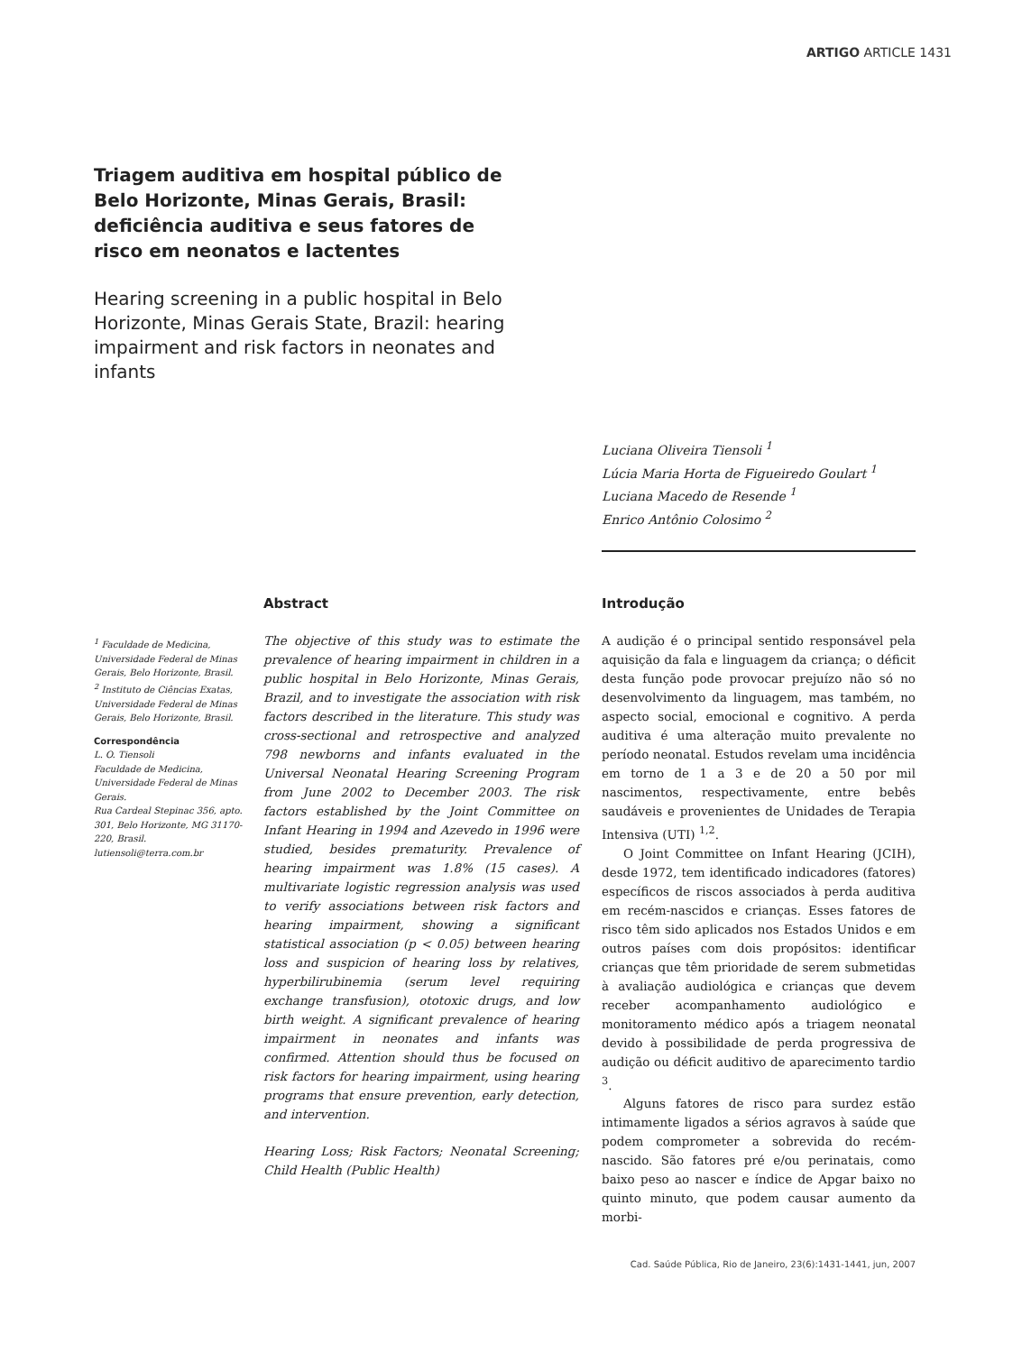ARTIGO ARTICLE 1431
Triagem auditiva em hospital público de Belo Horizonte, Minas Gerais, Brasil: deficiência auditiva e seus fatores de risco em neonatos e lactentes
Hearing screening in a public hospital in Belo Horizonte, Minas Gerais State, Brazil: hearing impairment and risk factors in neonates and infants
Luciana Oliveira Tiensoli <sup>1</sup>
Lúcia Maria Horta de Figueiredo Goulart <sup>1</sup>
Luciana Macedo de Resende <sup>1</sup>
Enrico Antônio Colosimo <sup>2</sup>
<sup>1</sup> Faculdade de Medicina, Universidade Federal de Minas Gerais, Belo Horizonte, Brasil.
<sup>2</sup> Instituto de Ciências Exatas, Universidade Federal de Minas Gerais, Belo Horizonte, Brasil.
Correspondência
L. O. Tiensoli
Faculdade de Medicina, Universidade Federal de Minas Gerais.
Rua Cardeal Stepinac 356, apto. 301, Belo Horizonte, MG 31170-220, Brasil.
lutiensoli@terra.com.br
Abstract
The objective of this study was to estimate the prevalence of hearing impairment in children in a public hospital in Belo Horizonte, Minas Gerais, Brazil, and to investigate the association with risk factors described in the literature. This study was cross-sectional and retrospective and analyzed 798 newborns and infants evaluated in the Universal Neonatal Hearing Screening Program from June 2002 to December 2003. The risk factors established by the Joint Committee on Infant Hearing in 1994 and Azevedo in 1996 were studied, besides prematurity. Prevalence of hearing impairment was 1.8% (15 cases). A multivariate logistic regression analysis was used to verify associations between risk factors and hearing impairment, showing a significant statistical association (p < 0.05) between hearing loss and suspicion of hearing loss by relatives, hyperbilirubinemia (serum level requiring exchange transfusion), ototoxic drugs, and low birth weight. A significant prevalence of hearing impairment in neonates and infants was confirmed. Attention should thus be focused on risk factors for hearing impairment, using hearing programs that ensure prevention, early detection, and intervention.
Hearing Loss; Risk Factors; Neonatal Screening; Child Health (Public Health)
Introdução
A audição é o principal sentido responsável pela aquisição da fala e linguagem da criança; o déficit desta função pode provocar prejuízo não só no desenvolvimento da linguagem, mas também, no aspecto social, emocional e cognitivo. A perda auditiva é uma alteração muito prevalente no período neonatal. Estudos revelam uma incidência em torno de 1 a 3 e de 20 a 50 por mil nascimentos, respectivamente, entre bebês saudáveis e provenientes de Unidades de Terapia Intensiva (UTI) <sup>1,2</sup>.
O Joint Committee on Infant Hearing (JCIH), desde 1972, tem identificado indicadores (fatores) específicos de riscos associados à perda auditiva em recém-nascidos e crianças. Esses fatores de risco têm sido aplicados nos Estados Unidos e em outros países com dois propósitos: identificar crianças que têm prioridade de serem submetidas à avaliação audiológica e crianças que devem receber acompanhamento audiológico e monitoramento médico após a triagem neonatal devido à possibilidade de perda progressiva de audição ou déficit auditivo de aparecimento tardio <sup>3</sup>.
Alguns fatores de risco para surdez estão intimamente ligados a sérios agravos à saúde que podem comprometer a sobrevida do recém-nascido. São fatores pré e/ou perinatais, como baixo peso ao nascer e índice de Apgar baixo no quinto minuto, que podem causar aumento da morbi-
Cad. Saúde Pública, Rio de Janeiro, 23(6):1431-1441, jun, 2007